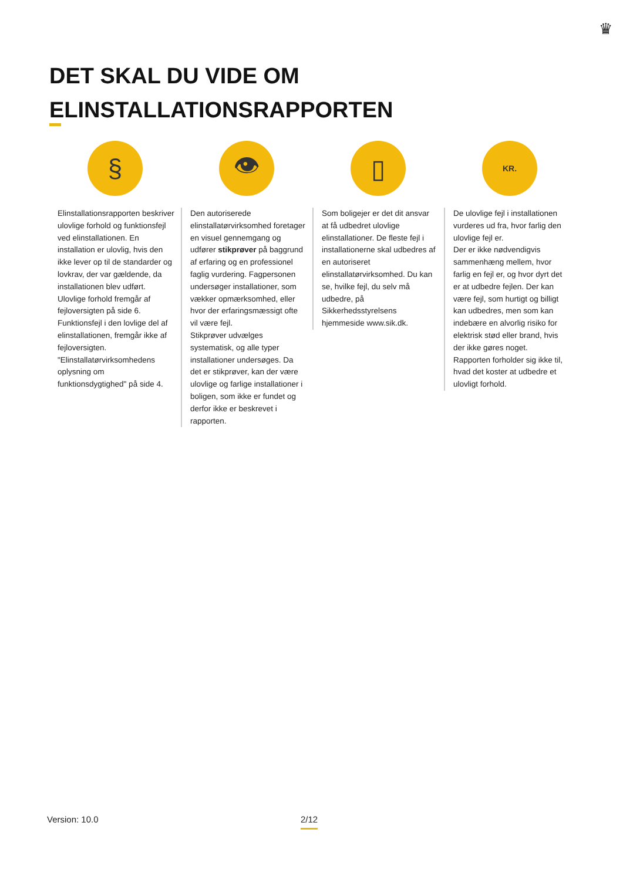♛
DET SKAL DU VIDE OM
ELINSTALLATIONSRAPPORTEN
§
Elinstallationsrapporten beskriver ulovlige forhold og funktionsfejl ved elinstallationen. En installation er ulovlig, hvis den ikke lever op til de standarder og lovkrav, der var gældende, da installationen blev udført.
Ulovlige forhold fremgår af fejloversigten på side 6.
Funktionsfejl i den lovlige del af elinstallationen, fremgår ikke af fejloversigten. "Elinstallatørvirksomhedens oplysning om funktionsdygtighed" på side 4.
👁
Den autoriserede elinstallatørvirksomhed foretager en visuel gennemgang og udfører stikprøver på baggrund af erfaring og en professionel faglig vurdering. Fagpersonen undersøger installationer, som vækker opmærksomhed, eller hvor der erfaringsmæssigt ofte vil være fejl.
Stikprøver udvælges systematisk, og alle typer installationer undersøges. Da det er stikprøver, kan der være ulovlige og farlige installationer i boligen, som ikke er fundet og derfor ikke er beskrevet i rapporten.
▯
Som boligejer er det dit ansvar at få udbedret ulovlige elinstallationer. De fleste fejl i installationerne skal udbedres af en autoriseret elinstallatørvirksomhed. Du kan se, hvilke fejl, du selv må udbedre, på Sikkerhedsstyrelsens hjemmeside www.sik.dk.
KR.
De ulovlige fejl i installationen vurderes ud fra, hvor farlig den ulovlige fejl er.
Der er ikke nødvendigvis sammenhæng mellem, hvor farlig en fejl er, og hvor dyrt det er at udbedre fejlen. Der kan være fejl, som hurtigt og billigt kan udbedres, men som kan indebære en alvorlig risiko for elektrisk stød eller brand, hvis der ikke gøres noget.
Rapporten forholder sig ikke til, hvad det koster at udbedre et ulovligt forhold.
Version: 10.0 2/12